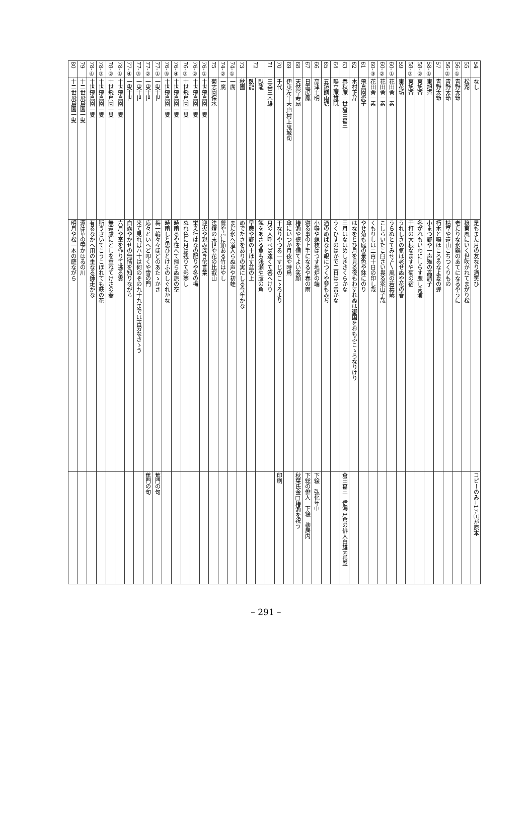| 54 | なし | 是もまた月の友なり酒笑ひ | コピーのみ→17-①が原本 |
| 55 | 松湖 | 穣東風にいく世吹かれてまがり松 | |
| 56-① | 青野太笻 | 老たりな氷鶏のあてになるやうに | |
| 56-② | 青野太笻 | 枯草や遠山こちつくりもの | |
| 57 | 青野太笻 | 朽木と鳴ほころるなよ夏の蝉 | |
| 58-① | 東旭斉 | 小まつ野や一声雉の高調子 | |
| 58-② | 東旭斉 | 冬がれもいわにしらす鹿しま浦 | |
| 58-③ | 東旭斉 | 干打の大根なますや菊の宿 | |
| 59 | 東花坊 | うれしさの気は老せぬや花の春 | |
| 60-① | 花田舎一素 | うらぬとてみせ〲風の若葉哉 | |
| 60-② | 花田舎一素 | こしらいたこ臼さい畏る案山子哉 | |
| 60-③ | 花田舎一素 | くもりしは二百十日の印し哉 | |
| 61 | 飛鳥園愛子 | やせ菊も庭の景色や鉢にのり | |
| 62 | 木村正辞 | はなをとひ月を見る夜もわすれぬは御国をおもふこゝろなりけり | |
| 63 | 春秋庵三世倉田葛三 | 三月はなはめしきさくらかな | 倉田葛三 信濃戸倉の俳人白雄内長翠 |
| 64 | 鴫立庵雄暁 | うくひすのはかで二日はつ音かな | |
| 65 | 五鏡館雨塘 | 酒のめばなを眼につくや蓼もみぢ | |
| 66 | 高津土明 | 小鳴や蝋枝はつす地炉の端 | 下絵 弘化年中 |
| 67 | 日置虎鳳 | 寝る事の上手になるや春の雨 | 下総の俳人 下絵 柳居内 |
| 68 | 天然堂寿扇 | 椿瀬や聽を備てよい笑顔 | 秋葉氏金□椿瀬を祝う |
| 69 | 伊東左千夫画,村上鬼城句 | 傘にいつか月夜や時鳥 | |
| 70 | 千代 | 干なりやつる一すじのこゝろより | 印刷 |
| 71 | 三森三木雄 | 月の人呼べば遠くて答へけり | |
| 72 | 臥龍 | 餌をあさる魚も浅瀬や蘆の角 | |
| | 臥龍 | 早蕨や野の土ほす盆の上 | |
| 73 | 秋圃 | めでたさをありの実にしる今年かな | |
| 74-① | 一廣 | まだ氷へ道入らぬ声や初蛙 | |
| 74-② | 一廣 | 鶯や声に節ある竹はやし | |
| 75 | 菊志園保水 | 法燈の末世や花の比叡山 | |
| 76-① | 十世飛鳥園一叟 | 迎火や親み深き佗言葉 | |
| 76-② | 十世飛鳥園一叟 | 栄え行はなの配りや冬の梅 | |
| 76-③ | 十世飛鳥園一叟 | ぬれ色に月は残りて影寒し | |
| 76-④ | 十世飛鳥園一叟 | 時雨るや往へて帰らぬ旅の空 | |
| 76-⑤ | 十世飛鳥園一叟 | 時雨しと思ひとけふのしぐれかな | |
| 77-① | 一叟十世 | 梅一輪々々ほどのあたゝかさ | 蕉門の句 |
| 77-② | 一叟十世 | 応々といへど叩くや雪の門 | 蕉門の句 |
| 77-③ | 一叟十世 | 来て見ればハ十は何のその九十九までは苦労なさゝう | |
| 77-④ | 一叟十世 | 白露やかせの無情を知りながら | |
| 78-① | 十世飛鳥園一叟 | 六月や峯を作りて逃る雲 | |
| 78-② | 十世飛鳥園一叟 | 無遠慮にとしを重ねてけさの春 | |
| 78-③ | 十世飛鳥園一叟 | 斯うさいてこうこぼれても萩の花 | |
| 78-④ | 十世飛鳥園一叟 | 有るなかへ用の重なる師走かな | |
| 79 | 十二世飛鳥園一叟 | 源は華の雫かはるの川 | |
| 80 | 十二世飛鳥園一叟 | 明月や松一本の庭ながら | |
– 291 –